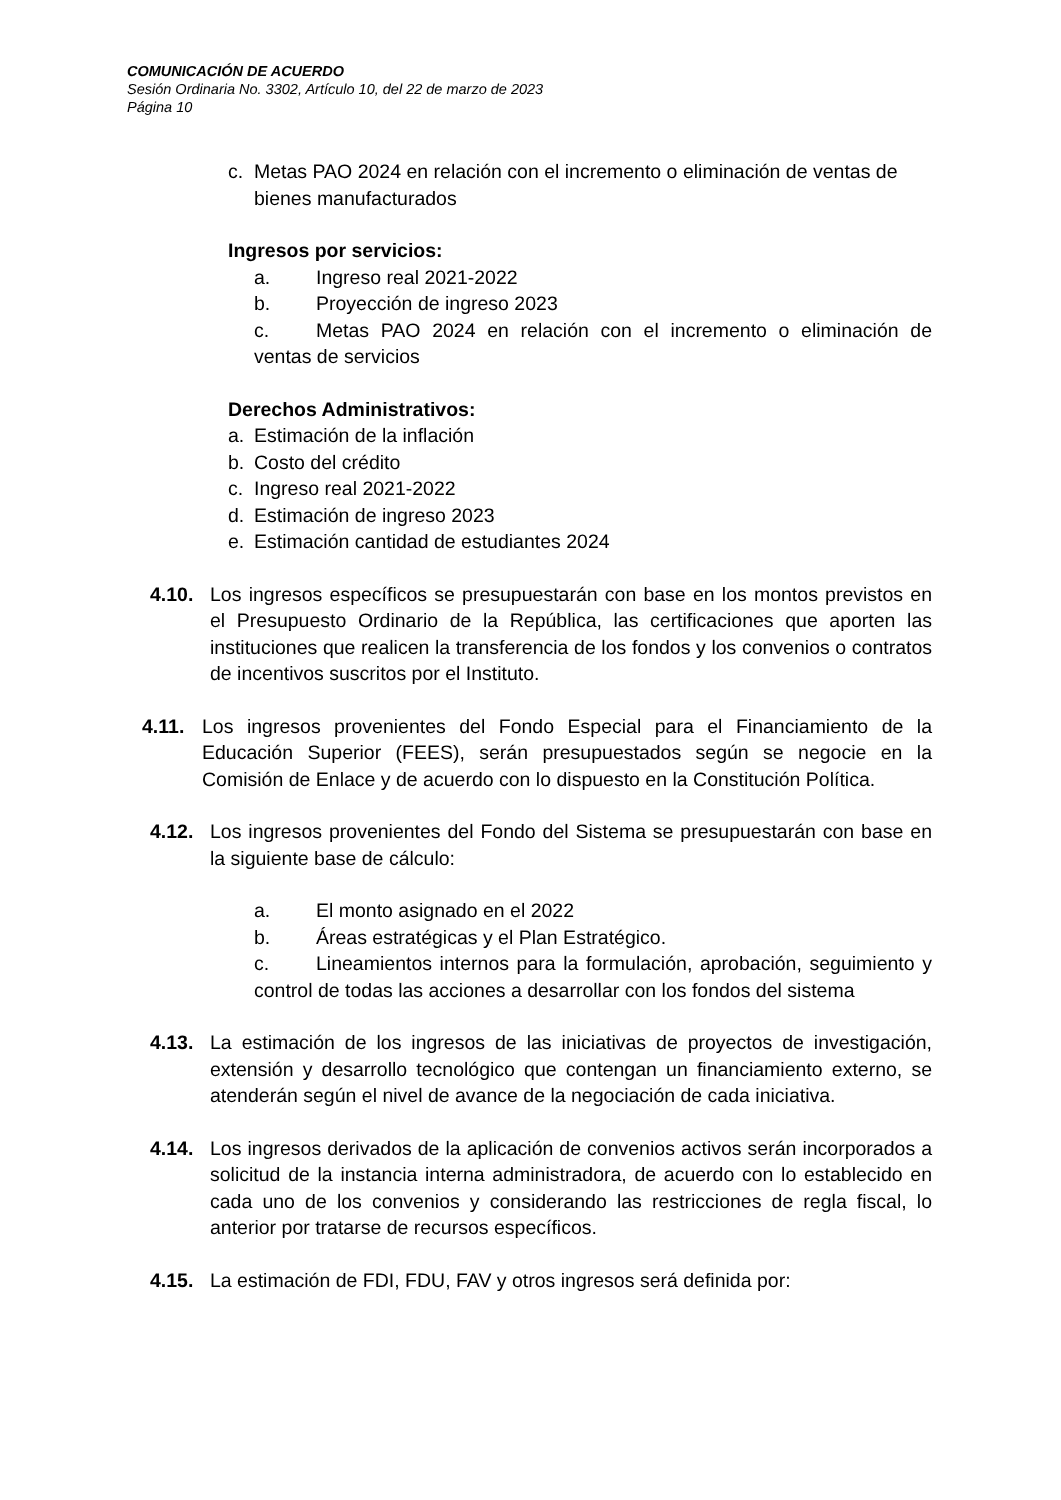COMUNICACIÓN DE ACUERDO
Sesión Ordinaria No. 3302, Artículo 10, del 22 de marzo de 2023
Página 10
c. Metas PAO 2024 en relación con el incremento o eliminación de ventas de bienes manufacturados
Ingresos por servicios:
a. Ingreso real 2021-2022
b. Proyección de ingreso 2023
c. Metas PAO 2024 en relación con el incremento o eliminación de ventas de servicios
Derechos Administrativos:
a. Estimación de la inflación
b. Costo del crédito
c. Ingreso real 2021-2022
d. Estimación de ingreso 2023
e. Estimación cantidad de estudiantes 2024
4.10. Los ingresos específicos se presupuestarán con base en los montos previstos en el Presupuesto Ordinario de la República, las certificaciones que aporten las instituciones que realicen la transferencia de los fondos y los convenios o contratos de incentivos suscritos por el Instituto.
4.11. Los ingresos provenientes del Fondo Especial para el Financiamiento de la Educación Superior (FEES), serán presupuestados según se negocie en la Comisión de Enlace y de acuerdo con lo dispuesto en la Constitución Política.
4.12. Los ingresos provenientes del Fondo del Sistema se presupuestarán con base en la siguiente base de cálculo:
a. El monto asignado en el 2022
b. Áreas estratégicas y el Plan Estratégico.
c. Lineamientos internos para la formulación, aprobación, seguimiento y control de todas las acciones a desarrollar con los fondos del sistema
4.13. La estimación de los ingresos de las iniciativas de proyectos de investigación, extensión y desarrollo tecnológico que contengan un financiamiento externo, se atenderán según el nivel de avance de la negociación de cada iniciativa.
4.14. Los ingresos derivados de la aplicación de convenios activos serán incorporados a solicitud de la instancia interna administradora, de acuerdo con lo establecido en cada uno de los convenios y considerando las restricciones de regla fiscal, lo anterior por tratarse de recursos específicos.
4.15. La estimación de FDI, FDU, FAV y otros ingresos será definida por: